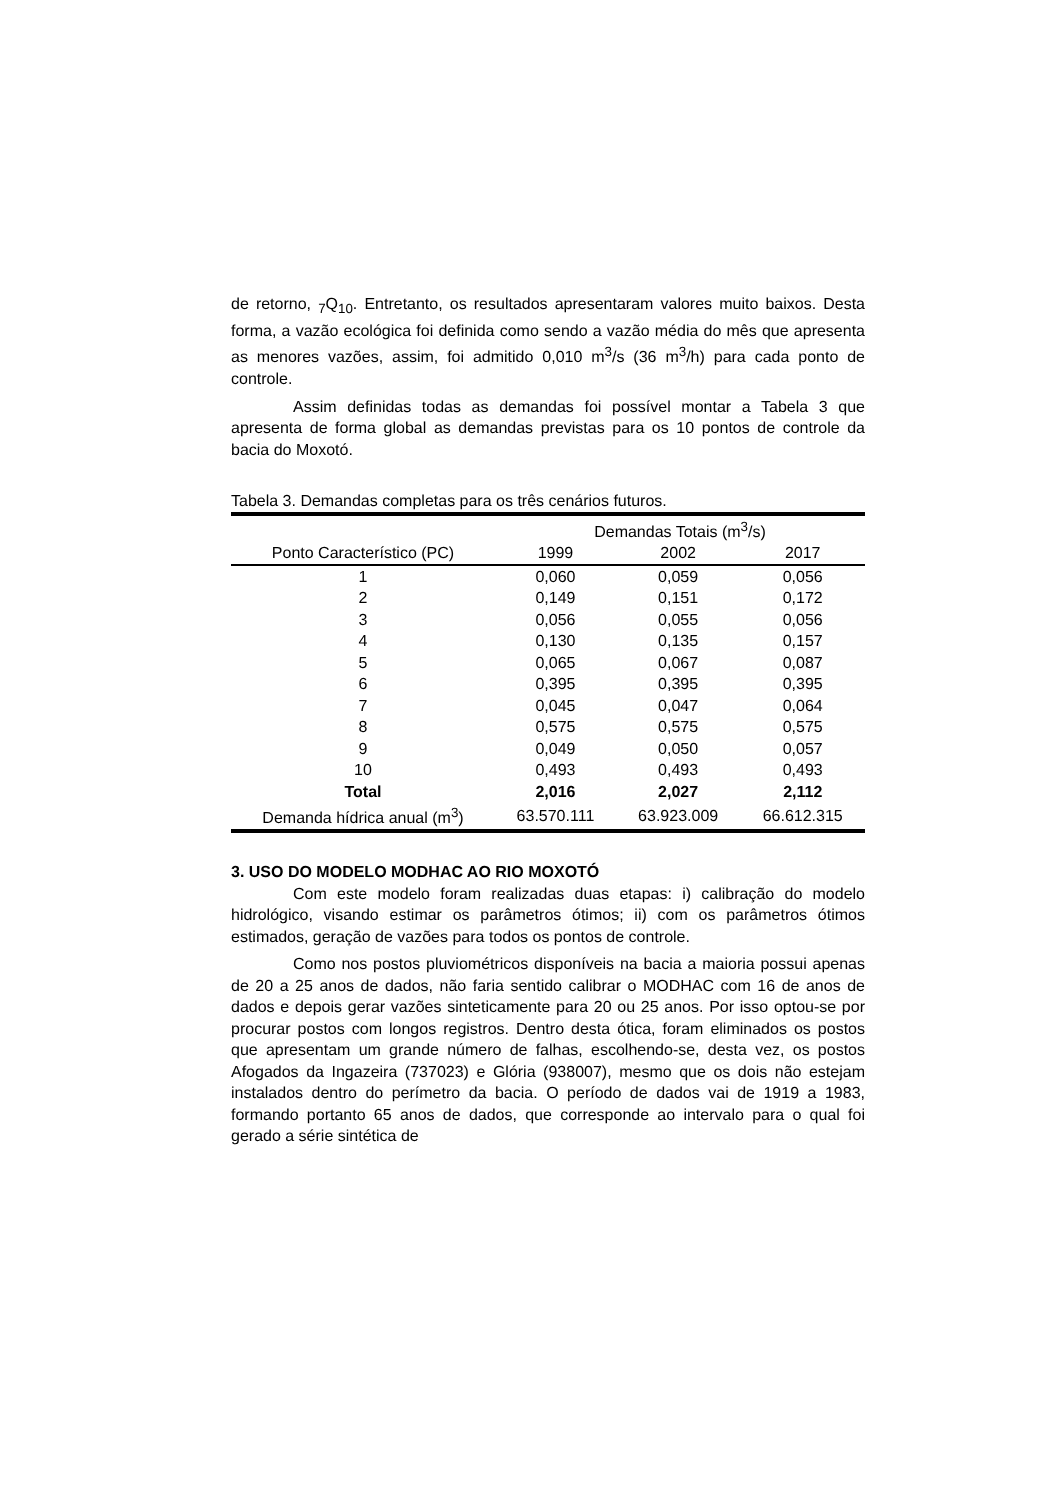de retorno, <sub>7</sub>Q<sub>10</sub>. Entretanto, os resultados apresentaram valores muito baixos. Desta forma, a vazão ecológica foi definida como sendo a vazão média do mês que apresenta as menores vazões, assim, foi admitido 0,010 m<sup>3</sup>/s (36 m<sup>3</sup>/h) para cada ponto de controle.
Assim definidas todas as demandas foi possível montar a Tabela 3 que apresenta de forma global as demandas previstas para os 10 pontos de controle da bacia do Moxotó.
Tabela 3. Demandas completas para os três cenários futuros.
| | Demandas Totais (m<sup>3</sup>/s) | | |
| --- | --- | --- | --- |
| Ponto Característico (PC) | 1999 | 2002 | 2017 |
| 1 | 0,060 | 0,059 | 0,056 |
| 2 | 0,149 | 0,151 | 0,172 |
| 3 | 0,056 | 0,055 | 0,056 |
| 4 | 0,130 | 0,135 | 0,157 |
| 5 | 0,065 | 0,067 | 0,087 |
| 6 | 0,395 | 0,395 | 0,395 |
| 7 | 0,045 | 0,047 | 0,064 |
| 8 | 0,575 | 0,575 | 0,575 |
| 9 | 0,049 | 0,050 | 0,057 |
| 10 | 0,493 | 0,493 | 0,493 |
| Total | 2,016 | 2,027 | 2,112 |
| Demanda hídrica anual (m<sup>3</sup>) | 63.570.111 | 63.923.009 | 66.612.315 |
3. USO DO MODELO MODHAC AO RIO MOXOTÓ
Com este modelo foram realizadas duas etapas: i) calibração do modelo hidrológico, visando estimar os parâmetros ótimos; ii) com os parâmetros ótimos estimados, geração de vazões para todos os pontos de controle.
Como nos postos pluviométricos disponíveis na bacia a maioria possui apenas de 20 a 25 anos de dados, não faria sentido calibrar o MODHAC com 16 de anos de dados e depois gerar vazões sinteticamente para 20 ou 25 anos. Por isso optou-se por procurar postos com longos registros. Dentro desta ótica, foram eliminados os postos que apresentam um grande número de falhas, escolhendo-se, desta vez, os postos Afogados da Ingazeira (737023) e Glória (938007), mesmo que os dois não estejam instalados dentro do perímetro da bacia. O período de dados vai de 1919 a 1983, formando portanto 65 anos de dados, que corresponde ao intervalo para o qual foi gerado a série sintética de